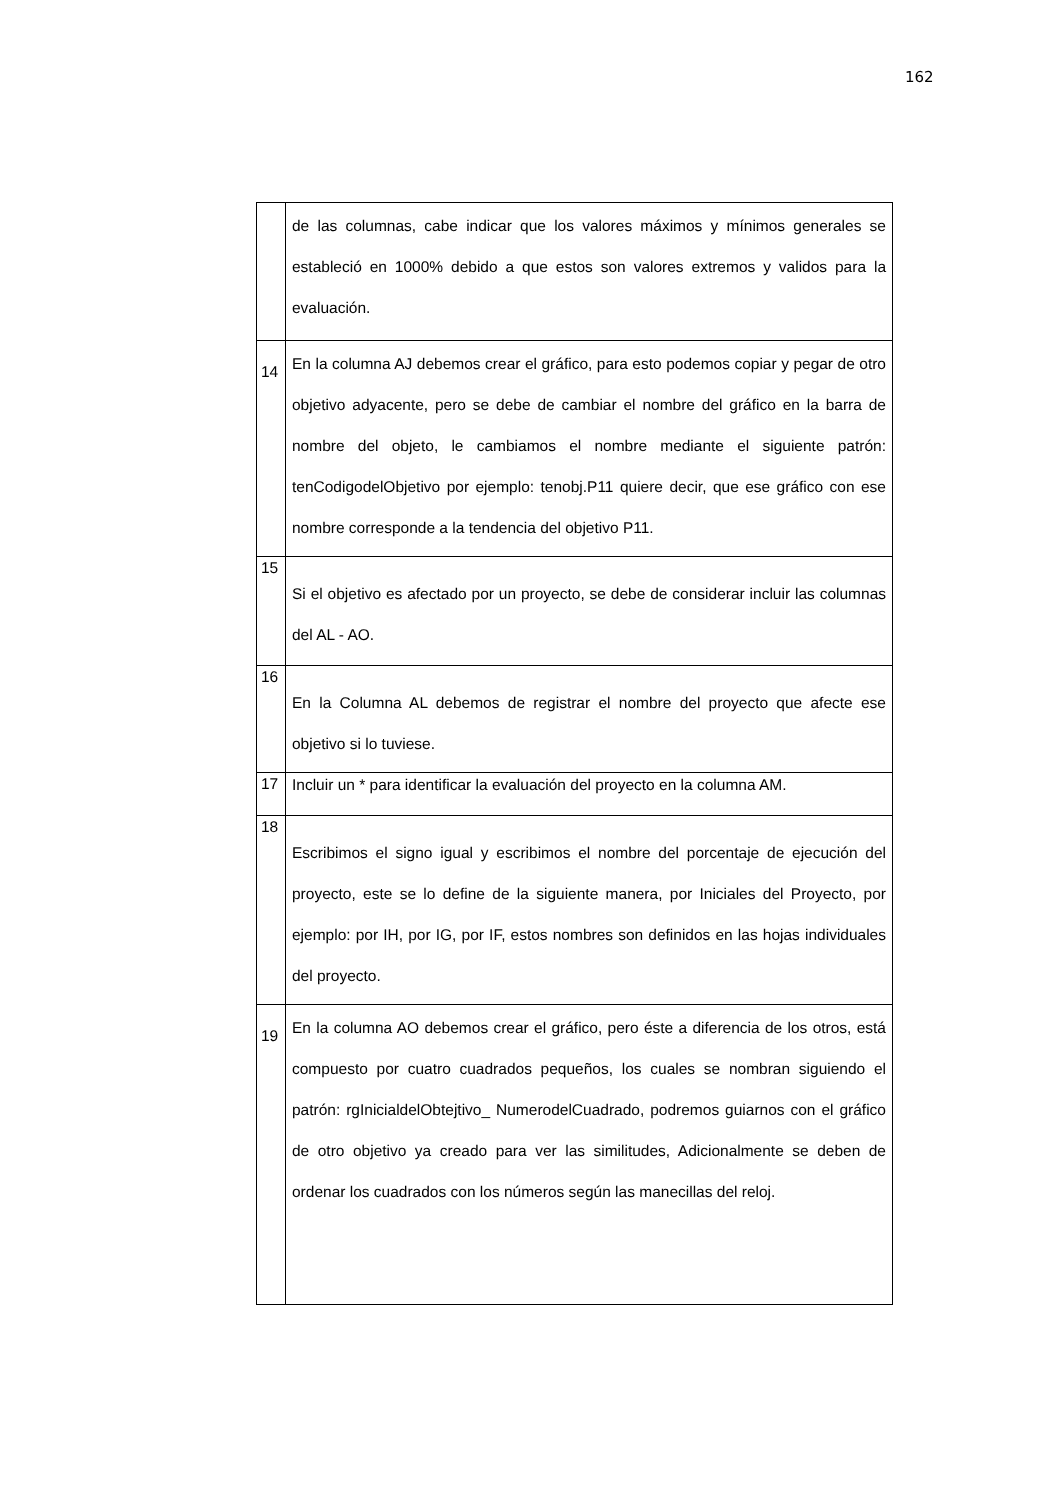162
| | de las columnas, cabe indicar que los valores máximos y mínimos generales se estableció en 1000% debido a que estos son valores extremos y validos para la evaluación. |
| 14 | En la columna AJ debemos crear el gráfico, para esto podemos copiar y pegar de otro objetivo adyacente, pero se debe de cambiar el nombre del gráfico en la barra de nombre del objeto, le cambiamos el nombre mediante el siguiente patrón: tenCodigodelObjetivo por ejemplo: tenobj.P11 quiere decir, que ese gráfico con ese nombre corresponde a la tendencia del objetivo P11. |
| 15 | Si el objetivo es afectado por un proyecto, se debe de considerar incluir las columnas del AL - AO. |
| 16 | En la Columna AL debemos de registrar el nombre del proyecto que afecte ese objetivo si lo tuviese. |
| 17 | Incluir un * para identificar la evaluación del proyecto en la columna AM. |
| 18 | Escribimos el signo igual y escribimos el nombre del porcentaje de ejecución del proyecto, este se lo define de la siguiente manera, por Iniciales del Proyecto, por ejemplo: por IH, por IG, por IF, estos nombres son definidos en las hojas individuales del proyecto. |
| 19 | En la columna AO debemos crear el gráfico, pero éste a diferencia de los otros, está compuesto por cuatro cuadrados pequeños, los cuales se nombran siguiendo el patrón: rgInicialdelObtejtivo_ NumerodelCuadrado, podremos guiarnos con el gráfico de otro objetivo ya creado para ver las similitudes, Adicionalmente se deben de ordenar los cuadrados con los números según las manecillas del reloj. |